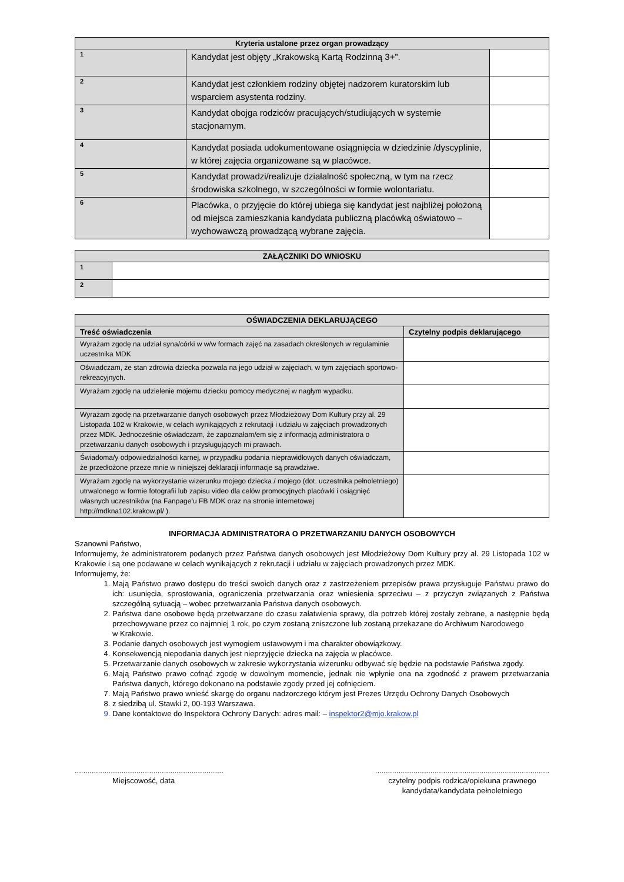| Kryteria ustalone przez organ prowadzący | | |
| --- | --- | --- |
| 1 | Kandydat jest objęty „Krakowską Kartą Rodzinną 3+”. | |
| 2 | Kandydat jest członkiem rodziny objętej nadzorem kuratorskim lub wsparciem asystenta rodziny. | |
| 3 | Kandydat obojga rodziców pracujących/studiujących w systemie stacjonarnym. | |
| 4 | Kandydat posiada udokumentowane osiągnięcia w dziedzinie /dyscyplinie, w której zajęcia organizowane są w placówce. | |
| 5 | Kandydat prowadzi/realizuje działalność społeczną, w tym na rzecz środowiska szkolnego, w szczególności w formie wolontariatu. | |
| 6 | Placówka, o przyjęcie do której ubiega się kandydat jest najbliżej położoną od miejsca zamieszkania kandydata publiczną placówką oświatowo – wychowawczą prowadzącą wybrane zajęcia. | |
| ZAŁĄCZNIKI DO WNIOSKU | |
| --- | --- |
| 1 | |
| 2 | |
| OŚWIADCZENIA DEKLARUJĄCEGO | |
| --- | --- |
| Treść oświadczenia | Czytelny podpis deklarującego |
| Wyrażam zgodę na udział syna/córki w w/w formach zajęć na zasadach określonych w regulaminie uczestnika MDK | |
| Oświadczam, że stan zdrowia dziecka pozwala na jego udział w zajęciach, w tym zajęciach sportowo-rekreacyjnych. | |
| Wyrażam zgodę na udzielenie mojemu dziecku pomocy medycznej w nagłym wypadku. | |
| Wyrażam zgodę na przetwarzanie danych osobowych przez Młodzieżowy Dom Kultury przy al. 29 Listopada 102 w Krakowie, w celach wynikających z rekrutacji i udziału w zajęciach prowadzonych przez MDK. Jednocześnie oświadczam, że zapoznałam/em się z informacją administratora o przetwarzaniu danych osobowych i przysługujących mi prawach. | |
| Świadoma/y odpowiedzialności karnej, w przypadku podania nieprawidłowych danych oświadczam, że przedłożone przeze mnie w niniejszej deklaracji informacje są prawdziwe. | |
| Wyrażam zgodę na wykorzystanie wizerunku mojego dziecka / mojego (dot. uczestnika pełnoletniego) utrwalonego w formie fotografii lub zapisu video dla celów promocyjnych placówki i osiągnięć własnych uczestników (na Fanpage’u FB MDK oraz na stronie internetowej http://mdkna102.krakow.pl/ ). | |
INFORMACJA ADMINISTRATORA O PRZETWARZANIU DANYCH OSOBOWYCH
Szanowni Państwo,
Informujemy, że administratorem podanych przez Państwa danych osobowych jest Młodzieżowy Dom Kultury przy al. 29 Listopada 102 w Krakowie i są one podawane w celach wynikających z rekrutacji i udziału w zajęciach prowadzonych przez MDK.
Informujemy, że:
1. Mają Państwo prawo dostępu do treści swoich danych oraz z zastrzeżeniem przepisów prawa przysługuje Państwu prawo do ich: usunięcia, sprostowania, ograniczenia przetwarzania oraz wniesienia sprzeciwu – z przyczyn związanych z Państwa szczególną sytuacją – wobec przetwarzania Państwa danych osobowych.
2. Państwa dane osobowe będą przetwarzane do czasu załatwienia sprawy, dla potrzeb której zostały zebrane, a następnie będą przechowywane przez co najmniej 1 rok, po czym zostaną zniszczone lub zostaną przekazane do Archiwum Narodowego
w Krakowie.
3. Podanie danych osobowych jest wymogiem ustawowym i ma charakter obowiązkowy.
4. Konsekwencją niepodania danych jest nieprzyjęcie dziecka na zajęcia w placówce.
5. Przetwarzanie danych osobowych w zakresie wykorzystania wizerunku odbywać się będzie na podstawie Państwa zgody.
6. Mają Państwo prawo cofnąć zgodę w dowolnym momencie, jednak nie wpłynie ona na zgodność z prawem przetwarzania Państwa danych, którego dokonano na podstawie zgody przed jej cofnięciem.
7. Mają Państwo prawo wnieść skargę do organu nadzorczego którym jest Prezes Urzędu Ochrony Danych Osobowych
8. z siedzibą ul. Stawki 2, 00-193 Warszawa.
9. Dane kontaktowe do Inspektora Ochrony Danych: adres mail: – inspektor2@mjo.krakow.pl
......................................................................
Miejscowość, data
..................................................................................
czytelny podpis rodzica/opiekuna prawnego
kandydata/kandydata pełnoletniego